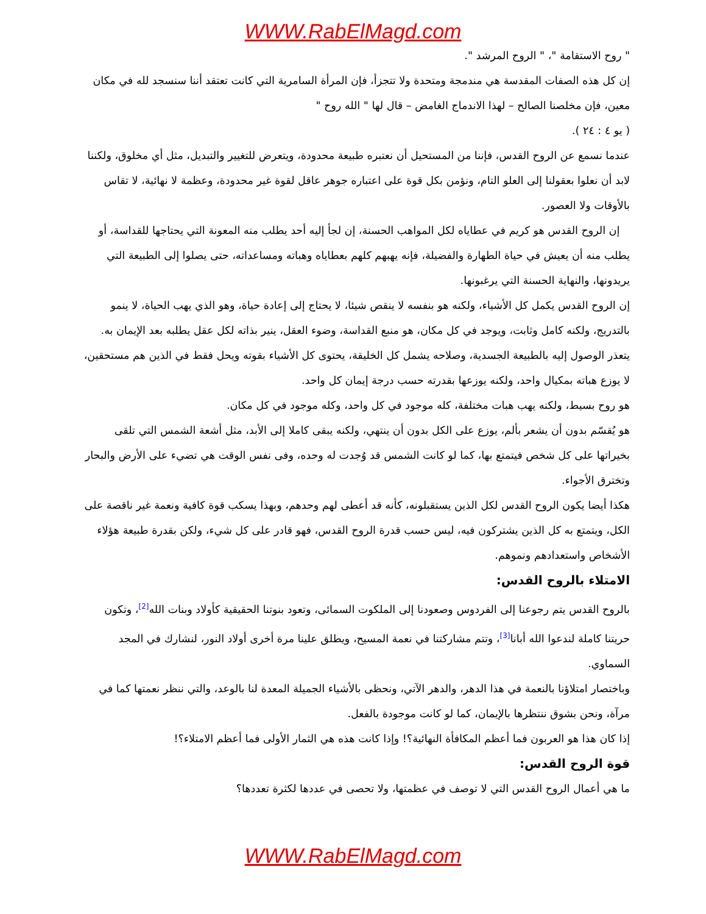WWW.RabElMagd.com
" روح الاستقامة "، " الروح المرشد ".
إن كل هذه الصفات المقدسة هي مندمجة ومتحدة ولا تتجزأ، فإن المرأة السامرية التي كانت تعتقد أننا سنسجد لله في مكان معين، فإن مخلصنا الصالح – لهذا الاندماج الغامض – قال لها " الله روح "
( يو ٤ : ٢٤ ).
عندما نسمع عن الروح القدس، فإننا من المستحيل أن نعتبره طبيعة محدودة، ويتعرض للتغيير والتبديل، مثل أي مخلوق، ولكننا لابد أن نعلوا بعقولنا إلى العلو التام، ونؤمن بكل قوة على اعتباره جوهر عاقل لقوة غير محدودة، وعظمة لا نهائية، لا تقاس بالأوقات ولا العصور.
إن الروح القدس هو كريم في عطاياه لكل المواهب الحسنة، إن لجأ إليه أحد يطلب منه المعونة التي يحتاجها للقداسة، أو يطلب منه أن يعيش في حياة الطهارة والفضيلة، فإنه يهبهم كلهم بعطاياه وهباته ومساعداته، حتى يصلوا إلى الطبيعة التي يريدونها، والنهاية الحسنة التي يرغبونها.
إن الروح القدس يكمل كل الأشياء، ولكنه هو بنفسه لا ينقص شيئا، لا يحتاج إلى إعادة حياة، وهو الذي يهب الحياة، لا ينمو بالتدريج، ولكنه كامل وثابت، ويوجد في كل مكان، هو منبع القداسة، وضوء العقل، ينير بذاته لكل عقل يطلبه بعد الإيمان به. يتعذر الوصول إليه بالطبيعة الجسدية، وصلاحه يشمل كل الخليقة، يحتوى كل الأشياء بقوته ويحل فقط في الذين هم مستحقين، لا يوزع هباته بمكيال واحد، ولكنه يوزعها بقدرته حسب درجة إيمان كل واحد.
هو روح بسيط، ولكنه يهب هبات مختلفة، كله موجود في كل واحد، وكله موجود في كل مكان.
هو يُقسّم بدون أن يشعر بألم، يوزع على الكل بدون أن ينتهي، ولكنه يبقى كاملا إلى الأبد، مثل أشعة الشمس التي تلقى بخيراتها على كل شخص فيتمتع بها، كما لو كانت الشمس قد وُجدت له وحده، وفى نفس الوقت هي تضيء على الأرض والبحار وتخترق الأجواء.
هكذا أيضا يكون الروح القدس لكل الذين يستقبلونه، كأنه قد أعطى لهم وحدهم، وبهذا يسكب قوة كافية ونعمة غير ناقصة على الكل، ويتمتع به كل الذين يشتركون فيه، ليس حسب قدرة الروح القدس، فهو قادر على كل شيء، ولكن بقدرة طبيعة هؤلاء الأشخاص واستعدادهم ونموهم.
الامتلاء بالروح القدس:
بالروح القدس يتم رجوعنا إلى الفردوس وصعودنا إلى الملكوت السمائى، وتعود بنوتنا الحقيقية كأولاد وبنات الله<sup>[2]</sup>، وتكون حريتنا كاملة لندعوا الله أبانا<sup>[3]</sup>، وتتم مشاركتنا في نعمة المسيح، ويطلق علينا مرة أخرى أولاد النور، لنشارك في المجد السماوي.
وباختصار امتلاؤنا بالنعمة في هذا الدهر، والدهر الآتي، ونحظى بالأشياء الجميلة المعدة لنا بالوعد، والتي ننظر نعمتها كما في مرآة، ونحن بشوق ننتظرها بالإيمان، كما لو كانت موجودة بالفعل.
إذا كان هذا هو العربون فما أعظم المكافأة النهائية؟! وإذا كانت هذه هي الثمار الأولى فما أعظم الامتلاء؟!
قوة الروح القدس:
ما هي أعمال الروح القدس التي لا توصف في عظمتها، ولا تحصى في عددها لكثرة تعددها؟
WWW.RabElMagd.com